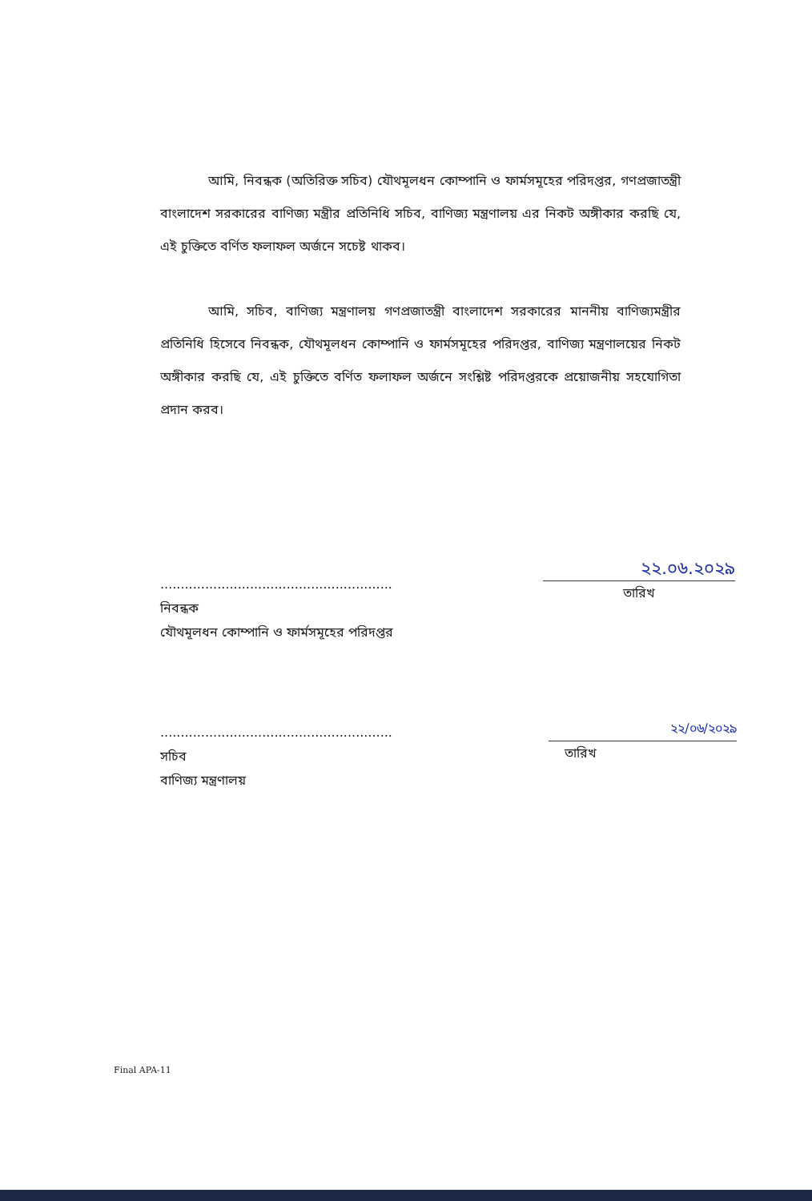আমি, নিবন্ধক (অতিরিক্ত সচিব) যৌথমূলধন কোম্পানি ও ফার্মসমূহের পরিদপ্তর, গণপ্রজাতন্ত্রী বাংলাদেশ সরকারের বাণিজ্য মন্ত্রীর প্রতিনিধি সচিব, বাণিজ্য মন্ত্রণালয় এর নিকট অঙ্গীকার করছি যে, এই চুক্তিতে বর্ণিত ফলাফল অর্জনে সচেষ্ট থাকব।
আমি, সচিব, বাণিজ্য মন্ত্রণালয় গণপ্রজাতন্ত্রী বাংলাদেশ সরকারের মাননীয় বাণিজ্যমন্ত্রীর প্রতিনিধি হিসেবে নিবন্ধক, যৌথমূলধন কোম্পানি ও ফার্মসমূহের পরিদপ্তর, বাণিজ্য মন্ত্রণালয়ের নিকট অঙ্গীকার করছি যে, এই চুক্তিতে বর্ণিত ফলাফল অর্জনে সংশ্লিষ্ট পরিদপ্তরকে প্রয়োজনীয় সহযোগিতা প্রদান করব।
.........................................................
নিবন্ধক
যৌথমূলধন কোম্পানি ও ফার্মসমূহের পরিদপ্তর
২২.০৬.২০২৯
তারিখ
.........................................................
সচিব
বাণিজ্য মন্ত্রণালয়
২২/০৬/২০২৯
তারিখ
Final APA-11